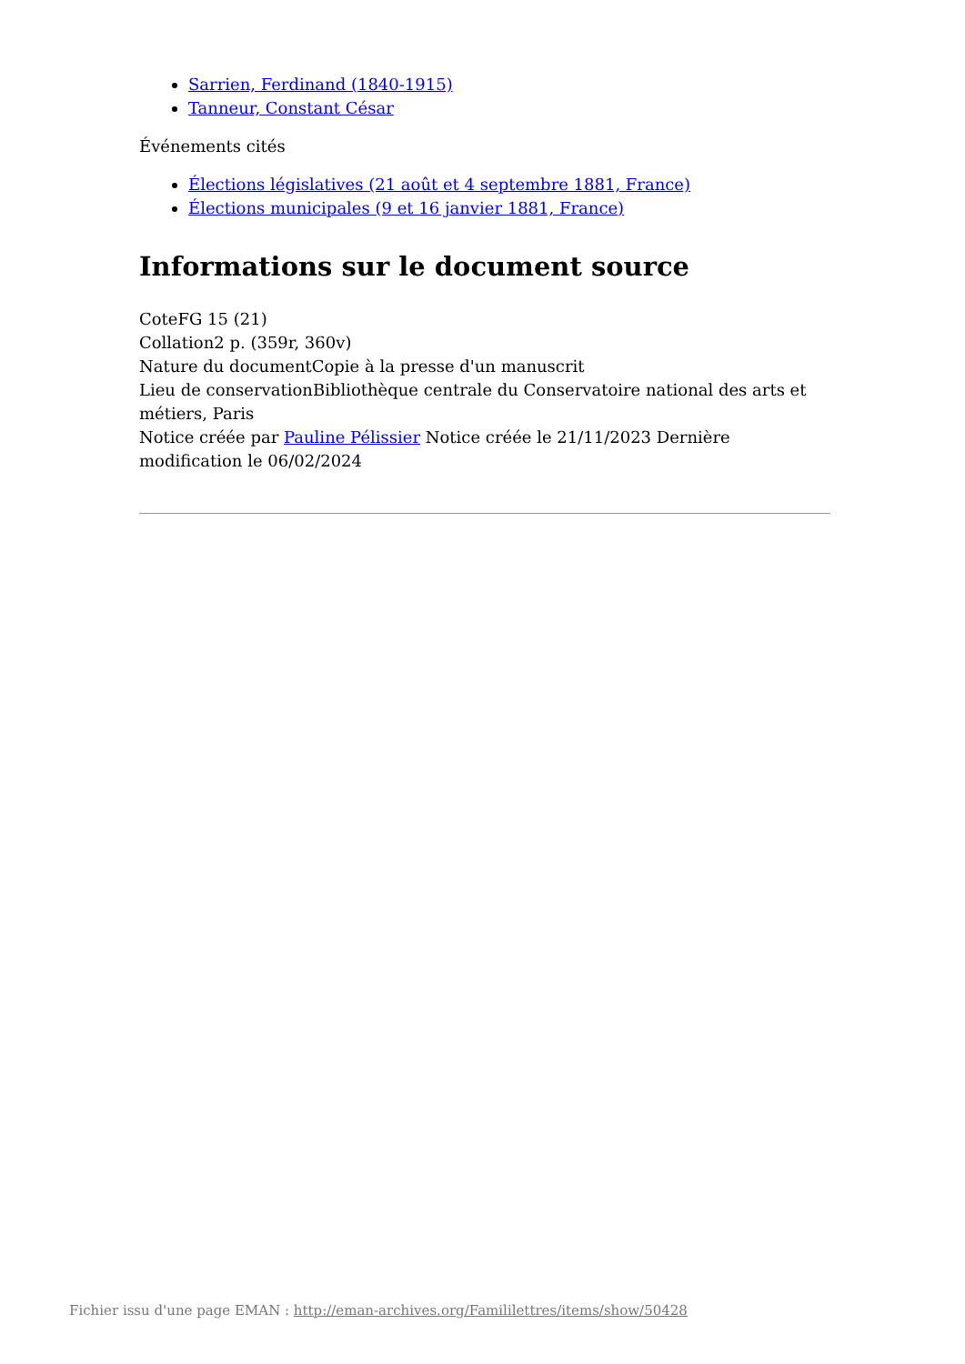Sarrien, Ferdinand (1840-1915)
Tanneur, Constant César
Événements cités
Élections législatives (21 août et 4 septembre 1881, France)
Élections municipales (9 et 16 janvier 1881, France)
Informations sur le document source
CoteFG 15 (21)
Collation2 p. (359r, 360v)
Nature du documentCopie à la presse d'un manuscrit
Lieu de conservationBibliothèque centrale du Conservatoire national des arts et métiers, Paris
Notice créée par Pauline Pélissier Notice créée le 21/11/2023 Dernière modification le 06/02/2024
Fichier issu d'une page EMAN : http://eman-archives.org/Famililettres/items/show/50428